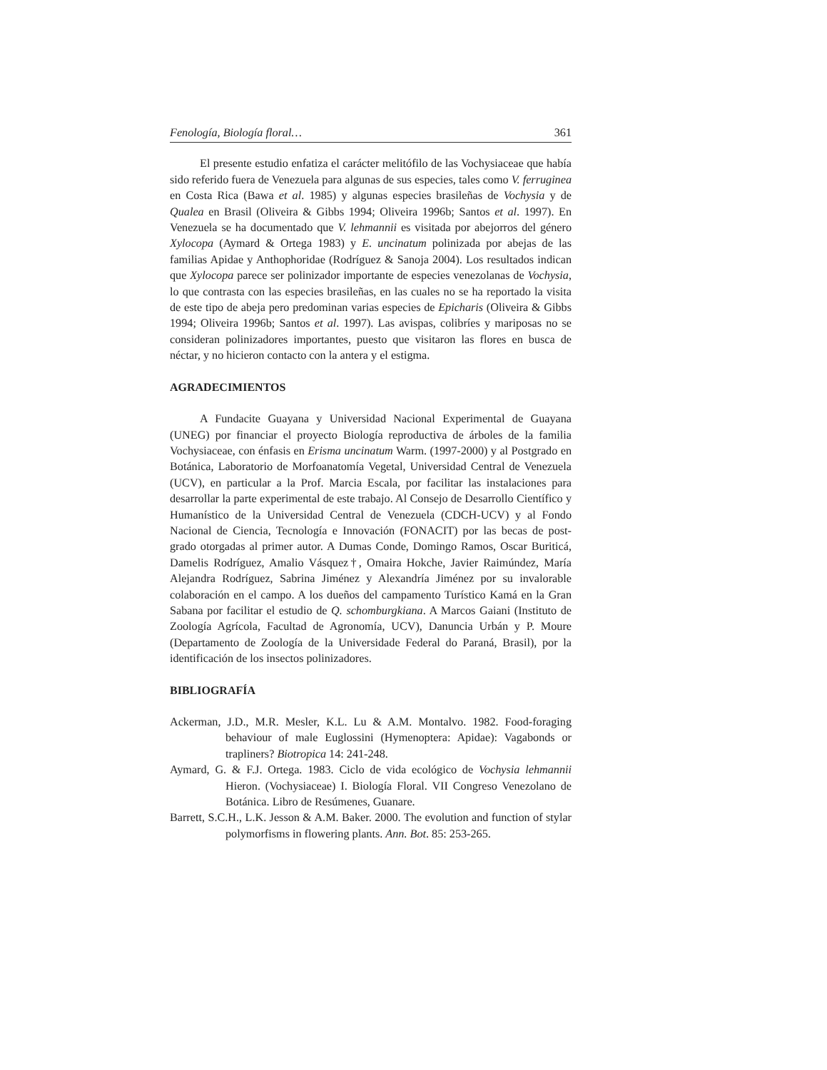Fenología, Biología floral… 361
El presente estudio enfatiza el carácter melitófilo de las Vochysiaceae que había sido referido fuera de Venezuela para algunas de sus especies, tales como V. ferruginea en Costa Rica (Bawa et al. 1985) y algunas especies brasileñas de Vochysia y de Qualea en Brasil (Oliveira & Gibbs 1994; Oliveira 1996b; Santos et al. 1997). En Venezuela se ha documentado que V. lehmannii es visitada por abejorros del género Xylocopa (Aymard & Ortega 1983) y E. uncinatum polinizada por abejas de las familias Apidae y Anthophoridae (Rodríguez & Sanoja 2004). Los resultados indican que Xylocopa parece ser polinizador importante de especies venezolanas de Vochysia, lo que contrasta con las especies brasileñas, en las cuales no se ha reportado la visita de este tipo de abeja pero predominan varias especies de Epicharis (Oliveira & Gibbs 1994; Oliveira 1996b; Santos et al. 1997). Las avispas, colibríes y mariposas no se consideran polinizadores importantes, puesto que visitaron las flores en busca de néctar, y no hicieron contacto con la antera y el estigma.
AGRADECIMIENTOS
A Fundacite Guayana y Universidad Nacional Experimental de Guayana (UNEG) por financiar el proyecto Biología reproductiva de árboles de la familia Vochysiaceae, con énfasis en Erisma uncinatum Warm. (1997-2000) y al Postgrado en Botánica, Laboratorio de Morfoanatomía Vegetal, Universidad Central de Venezuela (UCV), en particular a la Prof. Marcia Escala, por facilitar las instalaciones para desarrollar la parte experimental de este trabajo. Al Consejo de Desarrollo Científico y Humanístico de la Universidad Central de Venezuela (CDCH-UCV) y al Fondo Nacional de Ciencia, Tecnología e Innovación (FONACIT) por las becas de post-grado otorgadas al primer autor. A Dumas Conde, Domingo Ramos, Oscar Buriticá, Damelis Rodríguez, Amalio Vásquez†, Omaira Hokche, Javier Raimúndez, María Alejandra Rodríguez, Sabrina Jiménez y Alexandría Jiménez por su invalorable colaboración en el campo. A los dueños del campamento Turístico Kamá en la Gran Sabana por facilitar el estudio de Q. schomburgkiana. A Marcos Gaiani (Instituto de Zoología Agrícola, Facultad de Agronomía, UCV), Danuncia Urbán y P. Moure (Departamento de Zoología de la Universidade Federal do Paraná, Brasil), por la identificación de los insectos polinizadores.
BIBLIOGRAFÍA
Ackerman, J.D., M.R. Mesler, K.L. Lu & A.M. Montalvo. 1982. Food-foraging behaviour of male Euglossini (Hymenoptera: Apidae): Vagabonds or trapliners? Biotropica 14: 241-248.
Aymard, G. & F.J. Ortega. 1983. Ciclo de vida ecológico de Vochysia lehmannii Hieron. (Vochysiaceae) I. Biología Floral. VII Congreso Venezolano de Botánica. Libro de Resúmenes, Guanare.
Barrett, S.C.H., L.K. Jesson & A.M. Baker. 2000. The evolution and function of stylar polymorfisms in flowering plants. Ann. Bot. 85: 253-265.